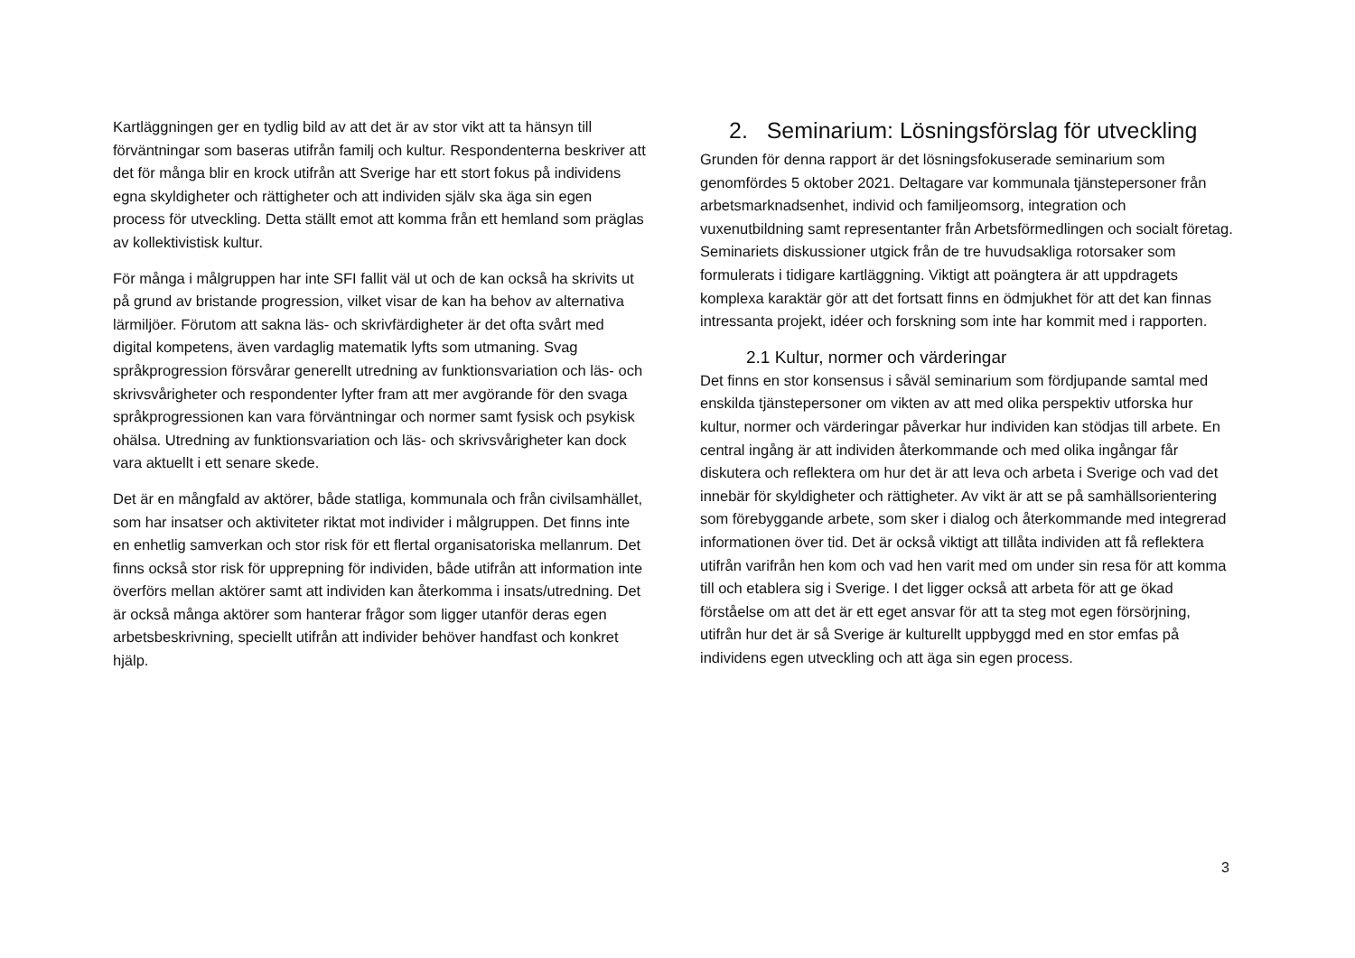Kartläggningen ger en tydlig bild av att det är av stor vikt att ta hänsyn till förväntningar som baseras utifrån familj och kultur. Respondenterna beskriver att det för många blir en krock utifrån att Sverige har ett stort fokus på individens egna skyldigheter och rättigheter och att individen själv ska äga sin egen process för utveckling. Detta ställt emot att komma från ett hemland som präglas av kollektivistisk kultur.
För många i målgruppen har inte SFI fallit väl ut och de kan också ha skrivits ut på grund av bristande progression, vilket visar de kan ha behov av alternativa lärmiljöer. Förutom att sakna läs- och skrivfärdigheter är det ofta svårt med digital kompetens, även vardaglig matematik lyfts som utmaning. Svag språkprogression försvårar generellt utredning av funktionsvariation och läs- och skrivsvårigheter och respondenter lyfter fram att mer avgörande för den svaga språkprogressionen kan vara förväntningar och normer samt fysisk och psykisk ohälsa. Utredning av funktionsvariation och läs- och skrivsvårigheter kan dock vara aktuellt i ett senare skede.
Det är en mångfald av aktörer, både statliga, kommunala och från civilsamhället, som har insatser och aktiviteter riktat mot individer i målgruppen. Det finns inte en enhetlig samverkan och stor risk för ett flertal organisatoriska mellanrum. Det finns också stor risk för upprepning för individen, både utifrån att information inte överförs mellan aktörer samt att individen kan återkomma i insats/utredning. Det är också många aktörer som hanterar frågor som ligger utanför deras egen arbetsbeskrivning, speciellt utifrån att individer behöver handfast och konkret hjälp.
2. Seminarium: Lösningsförslag för utveckling
Grunden för denna rapport är det lösningsfokuserade seminarium som genomfördes 5 oktober 2021. Deltagare var kommunala tjänstepersoner från arbetsmarknadsenhet, individ och familjeomsorg, integration och vuxenutbildning samt representanter från Arbetsförmedlingen och socialt företag. Seminariets diskussioner utgick från de tre huvudsakliga rotorsaker som formulerats i tidigare kartläggning. Viktigt att poängtera är att uppdragets komplexa karaktär gör att det fortsatt finns en ödmjukhet för att det kan finnas intressanta projekt, idéer och forskning som inte har kommit med i rapporten.
2.1 Kultur, normer och värderingar
Det finns en stor konsensus i såväl seminarium som fördjupande samtal med enskilda tjänstepersoner om vikten av att med olika perspektiv utforska hur kultur, normer och värderingar påverkar hur individen kan stödjas till arbete. En central ingång är att individen återkommande och med olika ingångar får diskutera och reflektera om hur det är att leva och arbeta i Sverige och vad det innebär för skyldigheter och rättigheter. Av vikt är att se på samhällsorientering som förebyggande arbete, som sker i dialog och återkommande med integrerad informationen över tid. Det är också viktigt att tillåta individen att få reflektera utifrån varifrån hen kom och vad hen varit med om under sin resa för att komma till och etablera sig i Sverige. I det ligger också att arbeta för att ge ökad förståelse om att det är ett eget ansvar för att ta steg mot egen försörjning, utifrån hur det är så Sverige är kulturellt uppbyggd med en stor emfas på individens egen utveckling och att äga sin egen process.
3